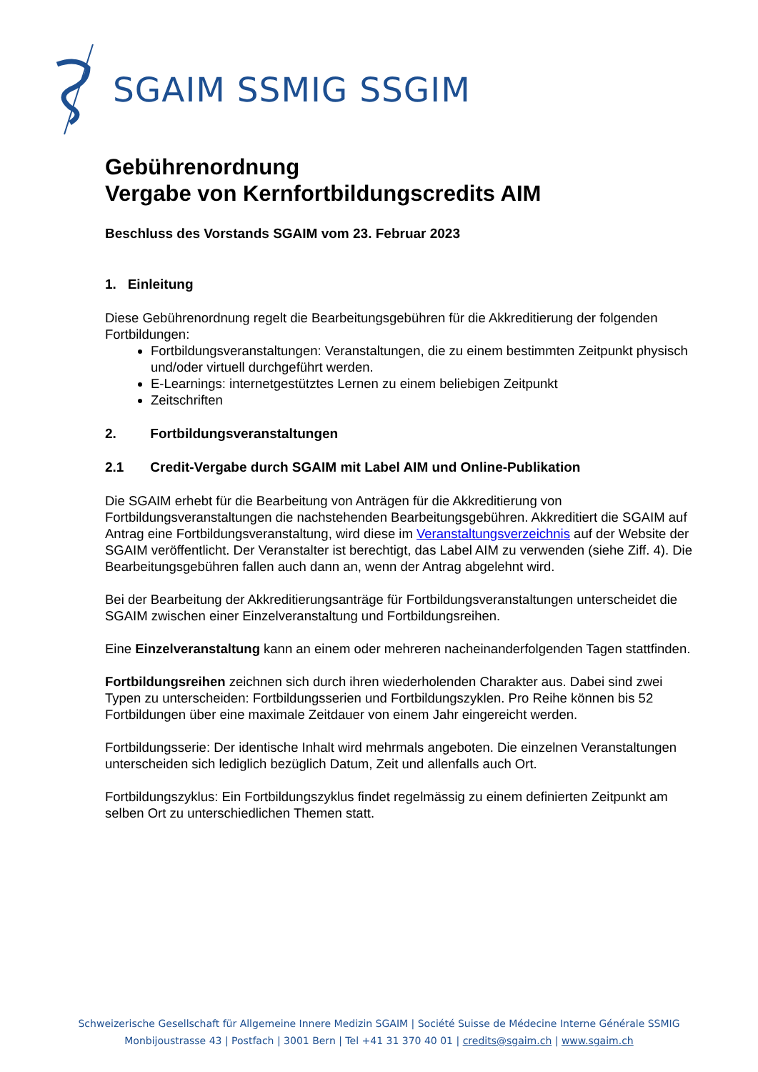SGAIM SSMIG SSGIM
Gebührenordnung
Vergabe von Kernfortbildungscredits AIM
Beschluss des Vorstands SGAIM vom 23. Februar 2023
1. Einleitung
Diese Gebührenordnung regelt die Bearbeitungsgebühren für die Akkreditierung der folgenden Fortbildungen:
Fortbildungsveranstaltungen: Veranstaltungen, die zu einem bestimmten Zeitpunkt physisch und/oder virtuell durchgeführt werden.
E-Learnings: internetgestütztes Lernen zu einem beliebigen Zeitpunkt
Zeitschriften
2. Fortbildungsveranstaltungen
2.1 Credit-Vergabe durch SGAIM mit Label AIM und Online-Publikation
Die SGAIM erhebt für die Bearbeitung von Anträgen für die Akkreditierung von Fortbildungsveranstaltungen die nachstehenden Bearbeitungsgebühren. Akkreditiert die SGAIM auf Antrag eine Fortbildungsveranstaltung, wird diese im Veranstaltungsverzeichnis auf der Website der SGAIM veröffentlicht. Der Veranstalter ist berechtigt, das Label AIM zu verwenden (siehe Ziff. 4). Die Bearbeitungsgebühren fallen auch dann an, wenn der Antrag abgelehnt wird.
Bei der Bearbeitung der Akkreditierungsanträge für Fortbildungsveranstaltungen unterscheidet die SGAIM zwischen einer Einzelveranstaltung und Fortbildungsreihen.
Eine Einzelveranstaltung kann an einem oder mehreren nacheinanderfolgenden Tagen stattfinden.
Fortbildungsreihen zeichnen sich durch ihren wiederholenden Charakter aus. Dabei sind zwei Typen zu unterscheiden: Fortbildungsserien und Fortbildungszyklen. Pro Reihe können bis 52 Fortbildungen über eine maximale Zeitdauer von einem Jahr eingereicht werden.
Fortbildungsserie: Der identische Inhalt wird mehrmals angeboten. Die einzelnen Veranstaltungen unterscheiden sich lediglich bezüglich Datum, Zeit und allenfalls auch Ort.
Fortbildungszyklus: Ein Fortbildungszyklus findet regelmässig zu einem definierten Zeitpunkt am selben Ort zu unterschiedlichen Themen statt.
Schweizerische Gesellschaft für Allgemeine Innere Medizin SGAIM | Société Suisse de Médecine Interne Générale SSMIG
Monbijoustrasse 43 | Postfach | 3001 Bern | Tel +41 31 370 40 01 | credits@sgaim.ch | www.sgaim.ch